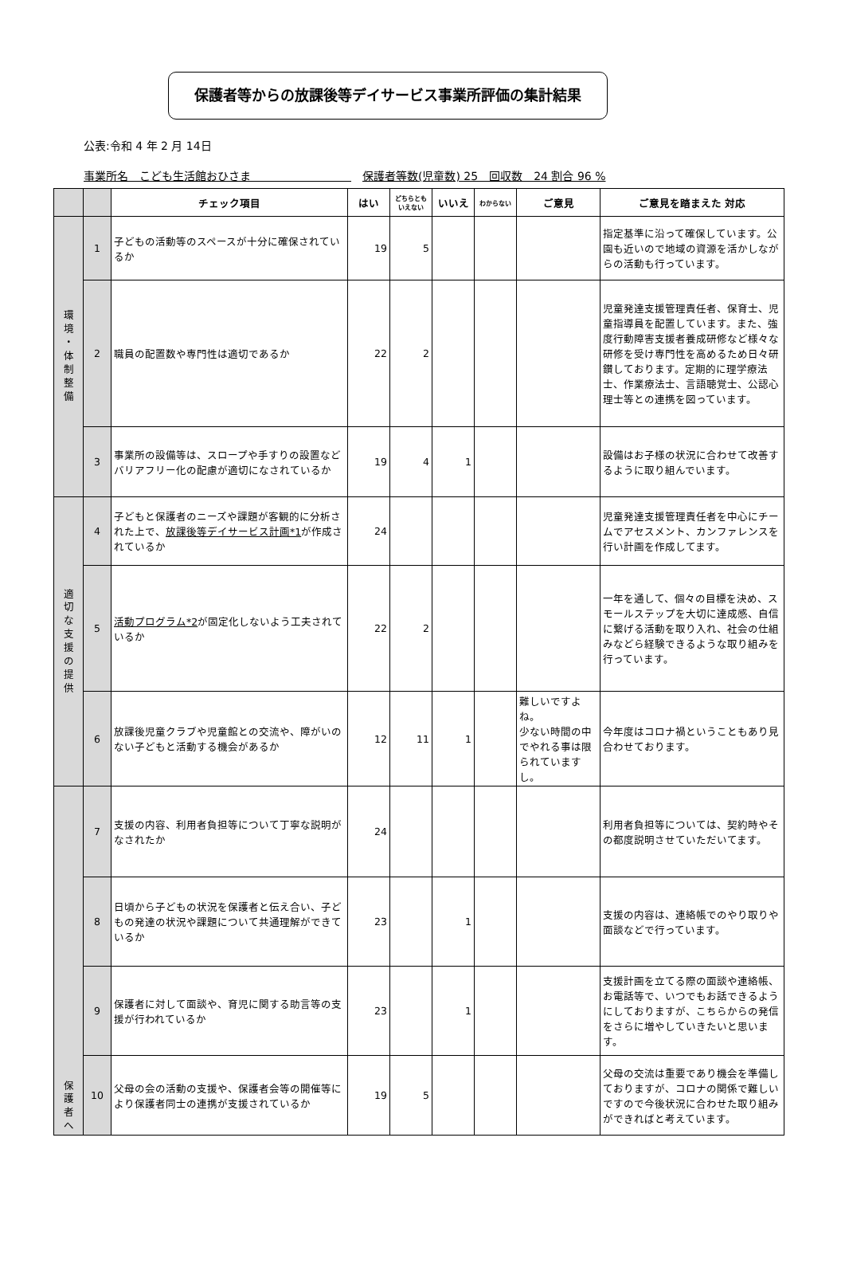保護者等からの放課後等デイサービス事業所評価の集計結果
公表:令和 4 年 2 月 14日
事業所名　こども生活館おひさま　　　　　　　　　　保護者等数(児童数) 25　回収数　24 割合 96 %
| | | チェック項目 | はい | どちらとも いえない | いいえ | わからない | ご意見 | ご意見を踏まえた 対応 |
| --- | --- | --- | --- | --- | --- | --- | --- | --- |
| 環 境 ・ 体 制 整 備 | 1 | 子どもの活動等のスペースが十分に確保されているか | 19 | 5 | | | | 指定基準に沿って確保しています。公園も近いので地域の資源を活かしながらの活動も行っています。 |
| | 2 | 職員の配置数や専門性は適切であるか | 22 | 2 | | | | 児童発達支援管理責任者、保育士、児童指導員を配置しています。また、強度行動障害支援者養成研修など様々な研修を受け専門性を高めるため日々研鑚しております。定期的に理学療法士、作業療法士、言語聴覚士、公認心理士等との連携を図っています。 |
| | 3 | 事業所の設備等は、スロープや手すりの設置などバリアフリー化の配慮が適切になされているか | 19 | 4 | 1 | | | 設備はお子様の状況に合わせて改善するように取り組んでいます。 |
| 適 切 な 支 援 の 提 供 | 4 | 子どもと保護者のニーズや課題が客観的に分析された上で、 放課後等デイサービス計画*1 が作成されているか | 24 | | | | | 児童発達支援管理責任者を中心にチームでアセスメント、カンファレンスを行い計画を作成してます。 |
| | 5 | 活動プログラム*2 が固定化しないよう工夫されているか | 22 | 2 | | | | 一年を通して、個々の目標を決め、スモールステップを大切に達成感、自信に繋げる活動を取り入れ、社会の仕組みなどら経験できるような取り組みを行っています。 |
| | 6 | 放課後児童クラブや児童館との交流や、障がいのない子どもと活動する機会があるか | 12 | 11 | 1 | | 難しいですよね。 少ない時間の中でやれる事は限られていますし。 | 今年度はコロナ禍ということもあり見合わせております。 |
| 保 護 者 へ | 7 | 支援の内容、利用者負担等について丁寧な説明がなされたか | 24 | | | | | 利用者負担等については、契約時やその都度説明させていただいてます。 |
| | 8 | 日頃から子どもの状況を保護者と伝え合い、子どもの発達の状況や課題について共通理解ができているか | 23 | | 1 | | | 支援の内容は、連絡帳でのやり取りや面談などで行っています。 |
| | 9 | 保護者に対して面談や、育児に関する助言等の支援が行われているか | 23 | | 1 | | | 支援計画を立てる際の面談や連絡帳、お電話等で、いつでもお話できるようにしておりますが、こちらからの発信をさらに増やしていきたいと思います。 |
| | 10 | 父母の会の活動の支援や、保護者会等の開催等により保護者同士の連携が支援されているか | 19 | 5 | | | | 父母の交流は重要であり機会を準備しておりますが、コロナの関係で難しいですので今後状況に合わせた取り組みができればと考えています。 |